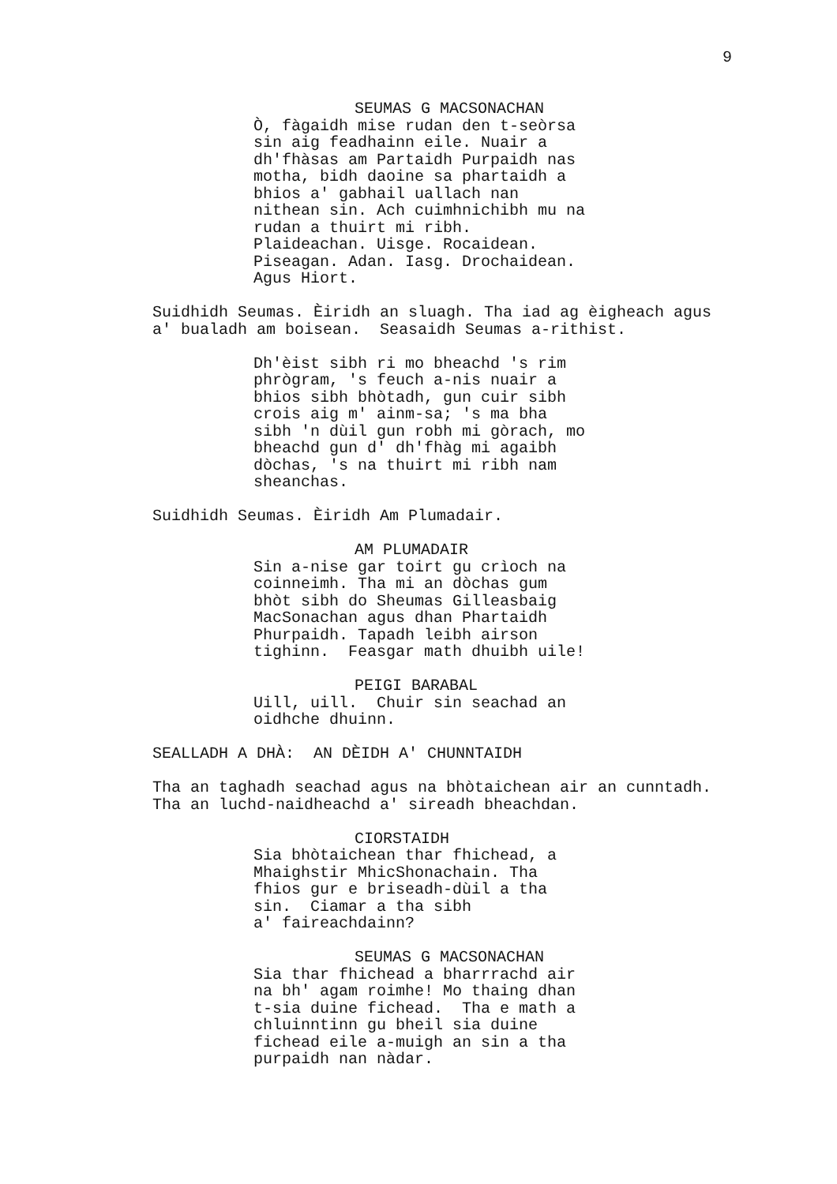9
SEUMAS G MACSONACHAN
Ò, fàgaidh mise rudan den t-seòrsa sin aig feadhainn eile. Nuair a dh'fhàsas am Partaidh Purpaidh nas motha, bidh daoine sa phartaidh a bhios a' gabhail uallach nan nithean sin. Ach cuimhnichibh mu na rudan a thuirt mi ribh. Plaideachan. Uisge. Rocaidean. Piseagan. Adan. Iasg. Drochaidean. Agus Hiort.
Suidhidh Seumas. Èiridh an sluagh. Tha iad ag èigheach agus a' bualadh am boisean. Seasaidh Seumas a-rithist.
Dh'èist sibh ri mo bheachd 's rim phrògram, 's feuch a-nis nuair a bhios sibh bhòtadh, gun cuir sibh crois aig m' ainm-sa; 's ma bha sibh 'n dùil gun robh mi gòrach, mo bheachd gun d' dh'fhàg mi agaibh dòchas, 's na thuirt mi ribh nam sheanchas.
Suidhidh Seumas. Èiridh Am Plumadair.
AM PLUMADAIR
Sin a-nise gar toirt gu crìoch na coinneimh. Tha mi an dòchas gum bhòt sibh do Sheumas Gilleasbaig MacSonachan agus dhan Phartaidh Phurpaidh. Tapadh leibh airson tighinn. Feasgar math dhuibh uile!
PEIGI BARABAL
Uill, uill. Chuir sin seachad an oidhche dhuinn.
SEALLADH A DHÀ: AN DÈIDH A' CHUNNTAIDH
Tha an taghadh seachad agus na bhòtaichean air an cunntadh. Tha an luchd-naidheachd a' sireadh bheachdan.
CIORSTAIDH
Sia bhòtaichean thar fhichead, a Mhaighstir MhicShonachain. Tha fhios gur e briseadh-dùil a tha sin. Ciamar a tha sibh a' faireachdainn?
SEUMAS G MACSONACHAN
Sia thar fhichead a bharrrachd air na bh' agam roimhe! Mo thaing dhan t-sia duine fichead. Tha e math a chluinntinn gu bheil sia duine fichead eile a-muigh an sin a tha purpaidh nan nàdar.